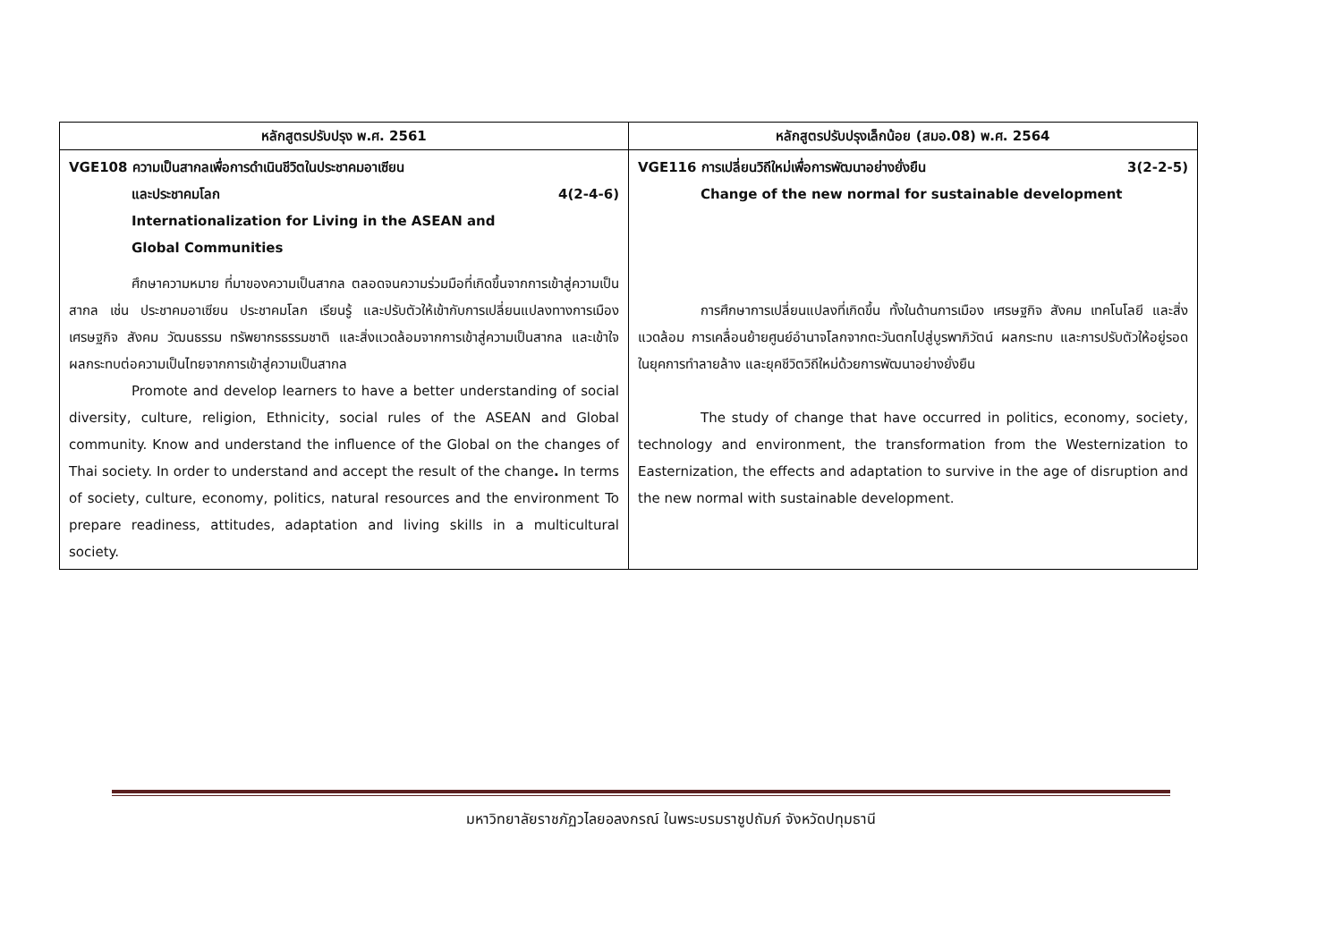| หลักสูตรปรับปรุง พ.ศ. 2561 | หลักสูตรปรับปรุงเล็กน้อย (สมอ.08) พ.ศ. 2564 |
| --- | --- |
| VGE108 ความเป็นสากลเพื่อการดำเนินชีวิตในประชาคมอาเซียน และประชาคมโลก 4(2-4-6) Internationalization for Living in the ASEAN and Global Communities ศึกษาความหมาย ที่มาของความเป็นสากล ตลอดจนความร่วมมือที่เกิดขึ้นจากการเข้าสู่ความเป็นสากล เช่น ประชาคมอาเซียน ประชาคมโลก เรียนรู้ และปรับตัวให้เข้ากับการเปลี่ยนแปลงทางการเมือง เศรษฐกิจ สังคม วัฒนธรรม ทรัพยากรธรรมชาติ และสิ่งแวดล้อมจากการเข้าสู่ความเป็นสากล และเข้าใจผลกระทบต่อความเป็นไทยจากการเข้าสู่ความเป็นสากล Promote and develop learners to have a better understanding of social diversity, culture, religion, Ethnicity, social rules of the ASEAN and Global community. Know and understand the influence of the Global on the changes of Thai society. In order to understand and accept the result of the change . In terms of society, culture, economy, politics, natural resources and the environment To prepare readiness, attitudes, adaptation and living skills in a multicultural society. | VGE116 การเปลี่ยนวิถีใหม่เพื่อการพัฒนาอย่างยั่งยืน 3(2-2-5) Change of the new normal for sustainable development การศึกษาการเปลี่ยนแปลงที่เกิดขึ้น ทั้งในด้านการเมือง เศรษฐกิจ สังคม เทคโนโลยี และสิ่งแวดล้อม การเคลื่อนย้ายศูนย์อำนาจโลกจากตะวันตกไปสู่บูรพาภิวัตน์ ผลกระทบ และการปรับตัวให้อยู่รอดในยุคการทำลายล้าง และยุคชีวิตวิถีใหม่ด้วยการพัฒนาอย่างยั่งยืน The study of change that have occurred in politics, economy, society, technology and environment, the transformation from the Westernization to Easternization, the effects and adaptation to survive in the age of disruption and the new normal with sustainable development. |
มหาวิทยาลัยราชภัฏวไลยอลงกรณ์ ในพระบรมราชูปถัมภ์ จังหวัดปทุมธานี